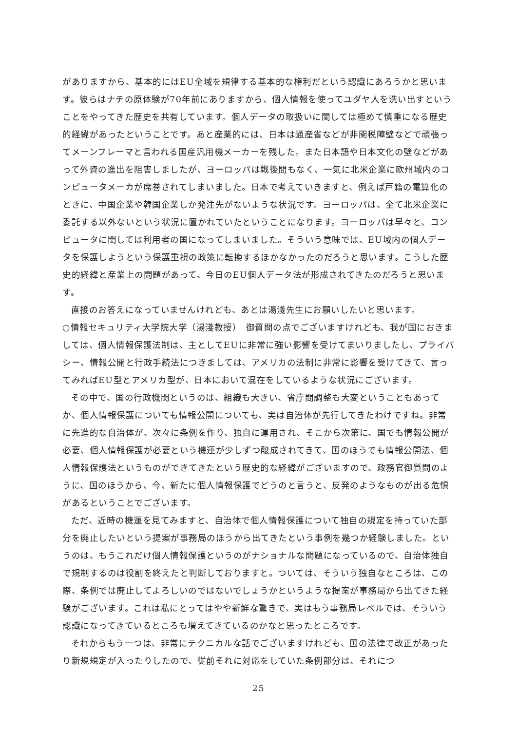がありますから、基本的にはEU全域を規律する基本的な権利だという認識にあろうかと思います。彼らはナチの原体験が70年前にありますから、個人情報を使ってユダヤ人を洗い出すということをやってきた歴史を共有しています。個人データの取扱いに関しては極めて慎重になる歴史的経緯があったということです。あと産業的には、日本は通産省などが非関税障壁などで頑張ってメーンフレーマと言われる国産汎用機メーカーを残した。また日本語や日本文化の壁などがあって外資の進出を阻害しましたが、ヨーロッパは戦後間もなく、一気に北米企業に欧州域内のコンピュータメーカが席巻されてしまいました。日本で考えていきますと、例えば戸籍の電算化のときに、中国企業や韓国企業しか発注先がないような状況です。ヨーロッパは、全て北米企業に委託する以外ないという状況に置かれていたということになります。ヨーロッパは早々と、コンピュータに関しては利用者の国になってしまいました。そういう意味では、EU域内の個人データを保護しようという保護重視の政策に転換するほかなかったのだろうと思います。こうした歴史的経緯と産業上の問題があって、今日のEU個人データ法が形成されてきたのだろうと思います。
直接のお答えになっていませんけれども、あとは湯淺先生にお願いしたいと思います。
○情報セキュリティ大学院大学（湯淺教授）　御質問の点でございますけれども、我が国におきましては、個人情報保護法制は、主としてEUに非常に強い影響を受けてまいりましたし、プライバシー、情報公開と行政手続法につきましては、アメリカの法制に非常に影響を受けてきて、言ってみればEU型とアメリカ型が、日本において混在をしているような状況にございます。
その中で、国の行政機関というのは、組織も大きい、省庁間調整も大変ということもあってか、個人情報保護についても情報公開についても、実は自治体が先行してきたわけですね。非常に先進的な自治体が、次々に条例を作り、独自に運用され、そこから次第に、国でも情報公開が必要、個人情報保護が必要という機運が少しずつ醸成されてきて、国のほうでも情報公開法、個人情報保護法というものができてきたという歴史的な経緯がございますので、政務官御質問のように、国のほうから、今、新たに個人情報保護でどうのと言うと、反発のようなものが出る危惧があるということでございます。
ただ、近時の機運を見てみますと、自治体で個人情報保護について独自の規定を持っていた部分を廃止したいという提案が事務局のほうから出てきたという事例を幾つか経験しました。というのは、もうこれだけ個人情報保護というのがナショナルな問題になっているので、自治体独自で規制するのは役割を終えたと判断しておりますと。ついては、そういう独自なところは、この際、条例では廃止してよろしいのではないでしょうかというような提案が事務局から出てきた経験がございます。これは私にとってはやや新鮮な驚きで、実はもう事務局レベルでは、そういう認識になってきているところも増えてきているのかなと思ったところです。
それからもう一つは、非常にテクニカルな話でございますけれども、国の法律で改正があったり新規規定が入ったりしたので、従前それに対応をしていた条例部分は、それにつ
25